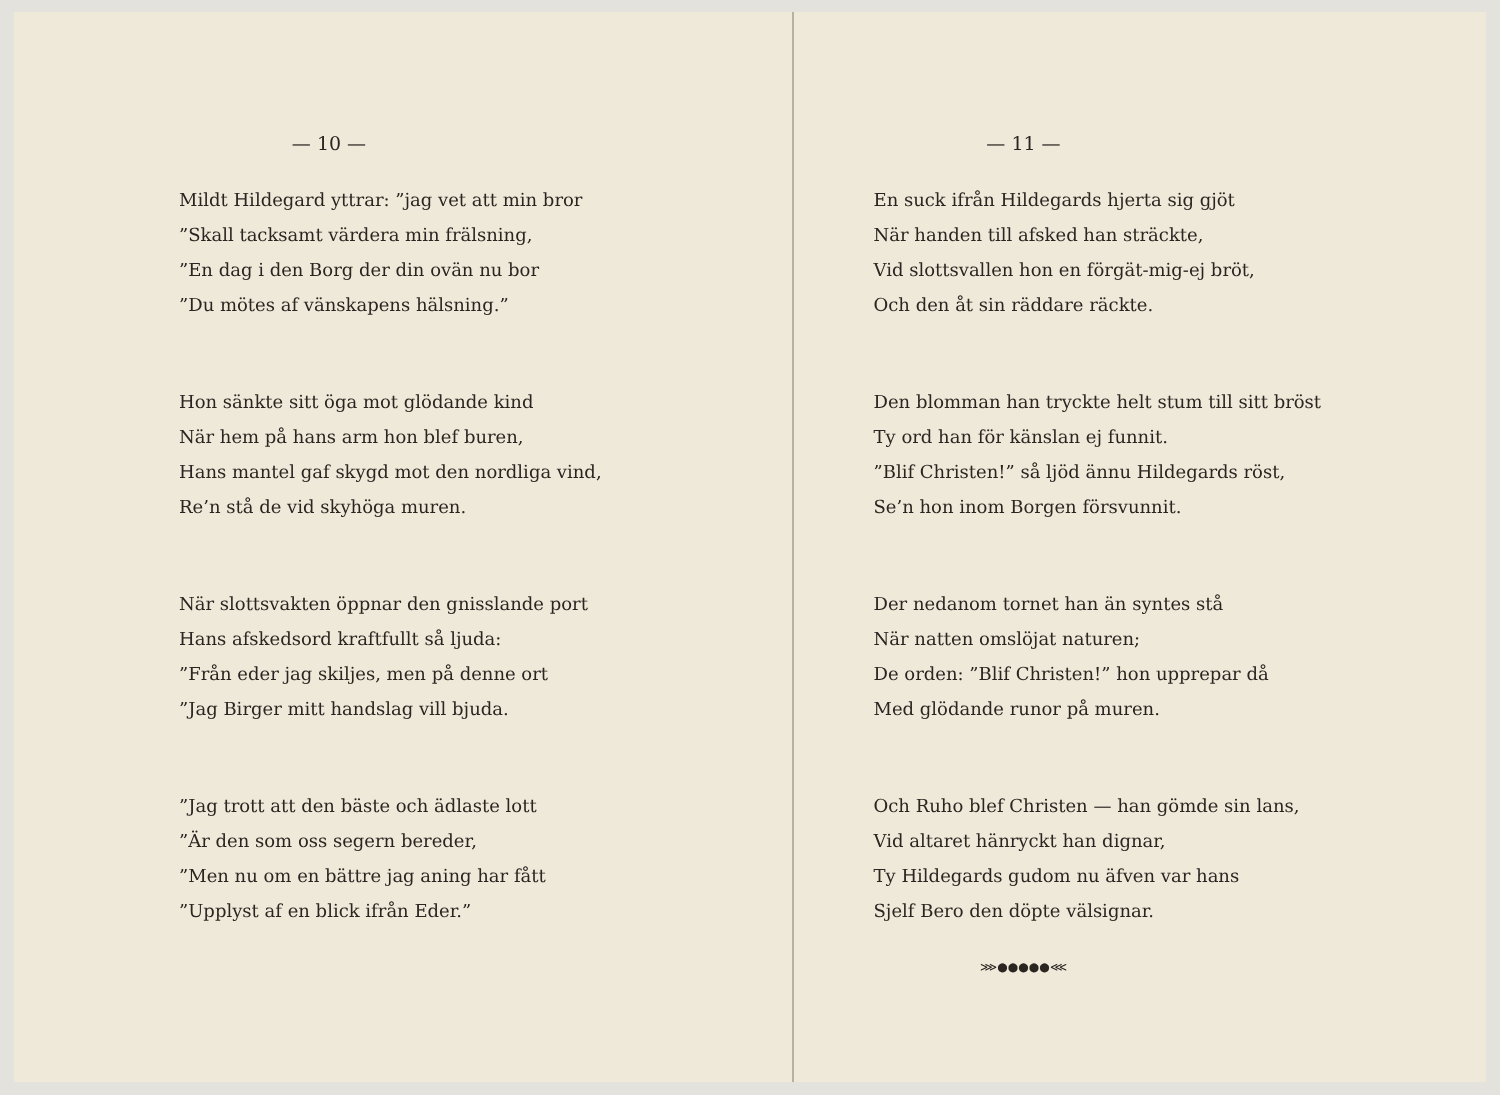— 10 —
Mildt Hildegard yttrar: ”jag vet att min bror
”Skall tacksamt värdera min frälsning,
”En dag i den Borg der din ovän nu bor
”Du mötes af vänskapens hälsning.”
Hon sänkte sitt öga mot glödande kind
När hem på hans arm hon blef buren,
Hans mantel gaf skygd mot den nordliga vind,
Re’n stå de vid skyhöga muren.
När slottsvakten öppnar den gnisslande port
Hans afskedsord kraftfullt så ljuda:
”Från eder jag skiljes, men på denne ort
”Jag Birger mitt handslag vill bjuda.
”Jag trott att den bäste och ädlaste lott
”Är den som oss segern bereder,
”Men nu om en bättre jag aning har fått
”Upplyst af en blick ifrån Eder.”
— 11 —
En suck ifrån Hildegards hjerta sig gjöt
När handen till afsked han sträckte,
Vid slottsvallen hon en förgät-mig-ej bröt,
Och den åt sin räddare räckte.
Den blomman han tryckte helt stum till sitt bröst
Ty ord han för känslan ej funnit.
”Blif Christen!” så ljöd ännu Hildegards röst,
Se’n hon inom Borgen försvunnit.
Der nedanom tornet han än syntes stå
När natten omslöjat naturen;
De orden: ”Blif Christen!” hon upprepar då
Med glödande runor på muren.
Och Ruho blef Christen — han gömde sin lans,
Vid altaret hänryckt han dignar,
Ty Hildegards gudom nu äfven var hans
Sjelf Bero den döpte välsignar.
⋙●●●●●⋘